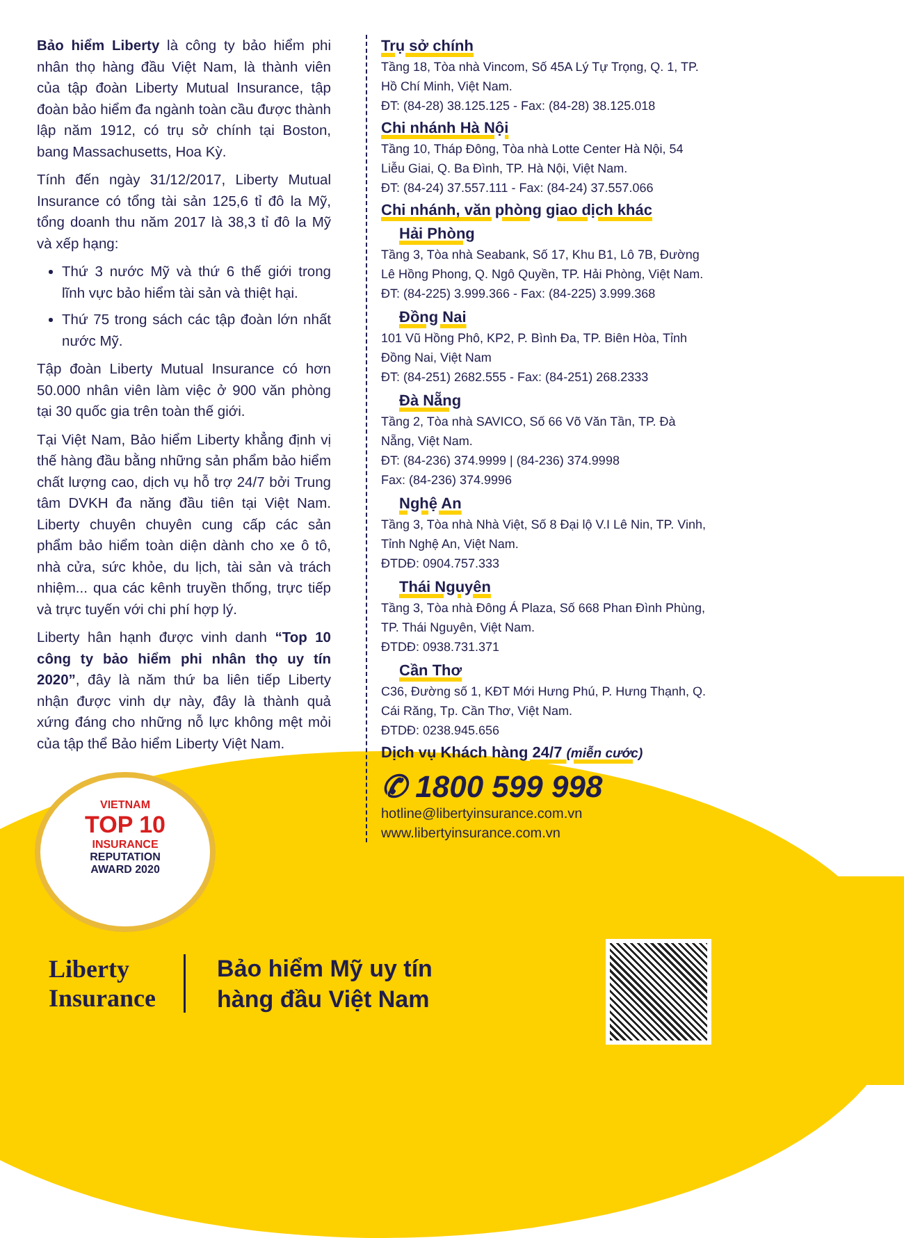Bảo hiểm Liberty là công ty bảo hiểm phi nhân thọ hàng đầu Việt Nam, là thành viên của tập đoàn Liberty Mutual Insurance, tập đoàn bảo hiểm đa ngành toàn cầu được thành lập năm 1912, có trụ sở chính tại Boston, bang Massachusetts, Hoa Kỳ.
Tính đến ngày 31/12/2017, Liberty Mutual Insurance có tổng tài sản 125,6 tỉ đô la Mỹ, tổng doanh thu năm 2017 là 38,3 tỉ đô la Mỹ và xếp hạng:
Thứ 3 nước Mỹ và thứ 6 thế giới trong lĩnh vực bảo hiểm tài sản và thiệt hại.
Thứ 75 trong sách các tập đoàn lớn nhất nước Mỹ.
Tập đoàn Liberty Mutual Insurance có hơn 50.000 nhân viên làm việc ở 900 văn phòng tại 30 quốc gia trên toàn thế giới.
Tại Việt Nam, Bảo hiểm Liberty khẳng định vị thế hàng đầu bằng những sản phẩm bảo hiểm chất lượng cao, dịch vụ hỗ trợ 24/7 bởi Trung tâm DVKH đa năng đầu tiên tại Việt Nam. Liberty chuyên chuyên cung cấp các sản phẩm bảo hiểm toàn diện dành cho xe ô tô, nhà cửa, sức khỏe, du lịch, tài sản và trách nhiệm... qua các kênh truyền thống, trực tiếp và trực tuyến với chi phí hợp lý.
Liberty hân hạnh được vinh danh “Top 10 công ty bảo hiểm phi nhân thọ uy tín 2020”, đây là năm thứ ba liên tiếp Liberty nhận được vinh dự này, đây là thành quả xứng đáng cho những nỗ lực không mệt mỏi của tập thể Bảo hiểm Liberty Việt Nam.
Trụ sở chính
Tầng 18, Tòa nhà Vincom, Số 45A Lý Tự Trọng, Q. 1, TP. Hồ Chí Minh, Việt Nam.
ĐT: (84-28) 38.125.125 - Fax: (84-28) 38.125.018
Chi nhánh Hà Nội
Tầng 10, Tháp Đông, Tòa nhà Lotte Center Hà Nội, 54 Liễu Giai, Q. Ba Đình, TP. Hà Nội, Việt Nam.
ĐT: (84-24) 37.557.111 - Fax: (84-24) 37.557.066
Chi nhánh, văn phòng giao dịch khác
Hải Phòng
Tầng 3, Tòa nhà Seabank, Số 17, Khu B1, Lô 7B, Đường Lê Hồng Phong, Q. Ngô Quyền, TP. Hải Phòng, Việt Nam.
ĐT: (84-225) 3.999.366 - Fax: (84-225) 3.999.368
Đồng Nai
101 Vũ Hồng Phô, KP2, P. Bình Đa, TP. Biên Hòa, Tỉnh Đồng Nai, Việt Nam
ĐT: (84-251) 2682.555 - Fax: (84-251) 268.2333
Đà Nẵng
Tầng 2, Tòa nhà SAVICO, Số 66 Võ Văn Tần, TP. Đà Nẵng, Việt Nam.
ĐT: (84-236) 374.9999 | (84-236) 374.9998
Fax: (84-236) 374.9996
Nghệ An
Tầng 3, Tòa nhà Nhà Việt, Số 8 Đại lộ V.I Lê Nin, TP. Vinh, Tỉnh Nghệ An, Việt Nam.
ĐTDĐ: 0904.757.333
Thái Nguyên
Tầng 3, Tòa nhà Đông Á Plaza, Số 668 Phan Đình Phùng, TP. Thái Nguyên, Việt Nam.
ĐTDĐ: 0938.731.371
Cần Thơ
C36, Đường số 1, KĐT Mới Hưng Phú, P. Hưng Thạnh, Q. Cái Răng, Tp. Cần Thơ, Việt Nam.
ĐTDĐ: 0238.945.656
Dịch vụ Khách hàng 24/7 (miễn cước)
✆ 1800 599 998
hotline@libertyinsurance.com.vn
www.libertyinsurance.com.vn
VIETNAM
TOP 10
INSURANCE
REPUTATION
AWARD 2020
Liberty
Insurance
Bảo hiểm Mỹ uy tín
hàng đầu Việt Nam